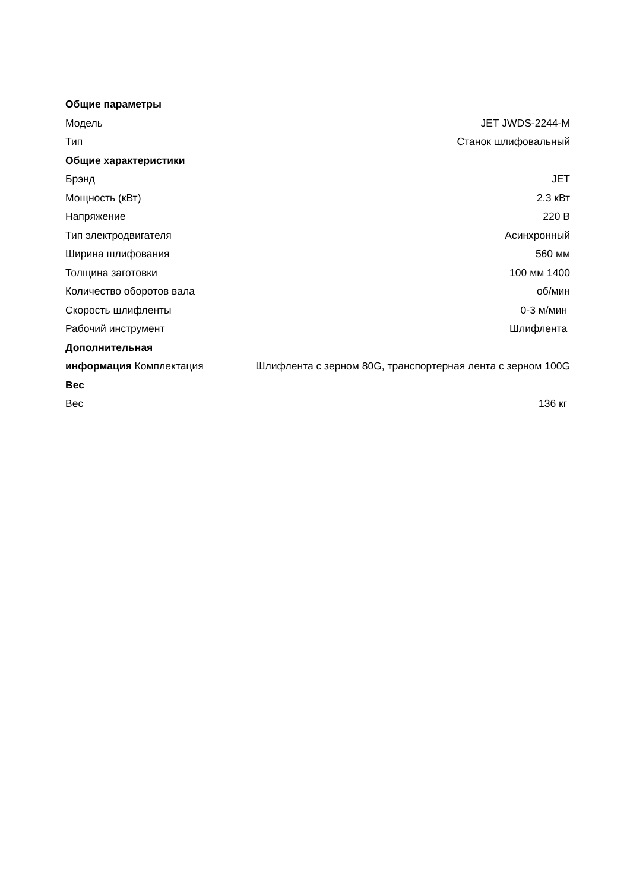| Общие параметры | |
| Модель | JET JWDS-2244-M |
| Тип | Станок шлифовальный |
| Общие характеристики | |
| Брэнд | JET |
| Мощность (кВт) | 2.3 кВт |
| Напряжение | 220 В |
| Тип электродвигателя | Асинхронный |
| Ширина шлифования | 560 мм |
| Толщина заготовки | 100 мм 1400 |
| Количество оборотов вала | об/мин |
| Скорость шлифленты | 0-3 м/мин |
| Рабочий инструмент | Шлифлента |
| Дополнительная | |
| информация Комплектация | Шлифлента с зерном 80G, транспортерная лента с зерном 100G |
| Вес | |
| Вес | 136 кг |